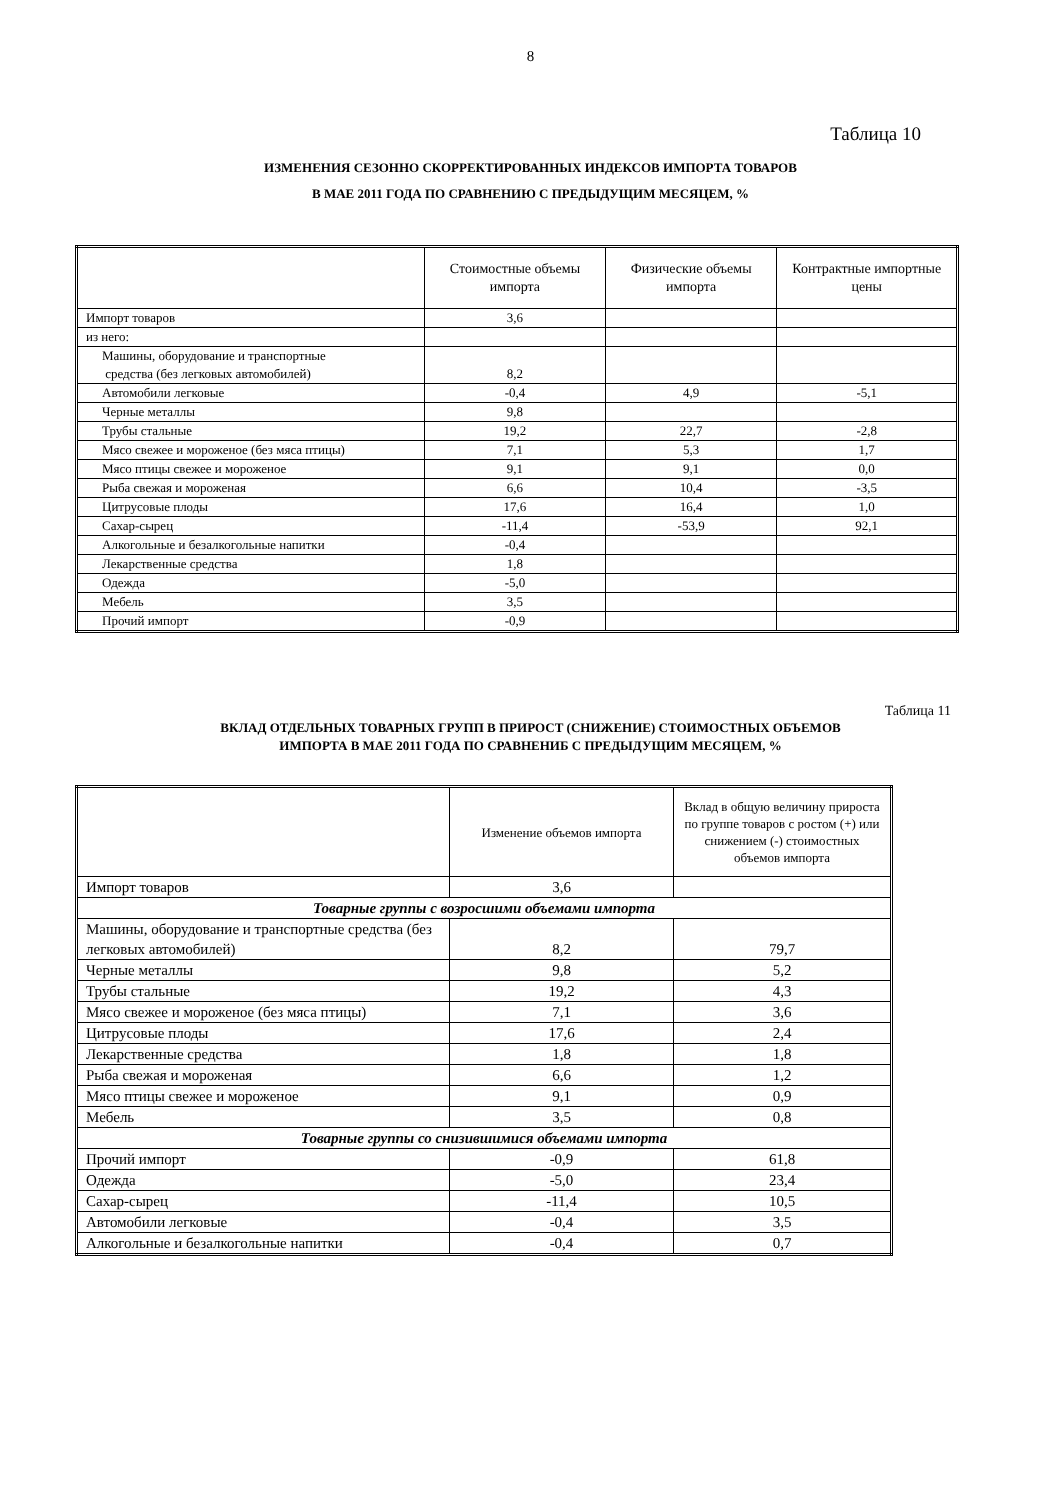8
Таблица 10
ИЗМЕНЕНИЯ СЕЗОННО СКОРРЕКТИРОВАННЫХ ИНДЕКСОВ ИМПОРТА ТОВАРОВ
В МАЕ 2011 ГОДА ПО СРАВНЕНИЮ С ПРЕДЫДУЩИМ МЕСЯЦЕМ, %
| | Стоимостные объемы импорта | Физические объемы импорта | Контрактные импортные цены |
| --- | --- | --- | --- |
| Импорт товаров | 3,6 | | |
| из него: | | | |
| Машины, оборудование и транспортные средства (без легковых автомобилей) | 8,2 | | |
| Автомобили легковые | -0,4 | 4,9 | -5,1 |
| Черные металлы | 9,8 | | |
| Трубы стальные | 19,2 | 22,7 | -2,8 |
| Мясо свежее и мороженое (без мяса птицы) | 7,1 | 5,3 | 1,7 |
| Мясо птицы свежее и мороженое | 9,1 | 9,1 | 0,0 |
| Рыба свежая и мороженая | 6,6 | 10,4 | -3,5 |
| Цитрусовые плоды | 17,6 | 16,4 | 1,0 |
| Сахар-сырец | -11,4 | -53,9 | 92,1 |
| Алкогольные и безалкогольные напитки | -0,4 | | |
| Лекарственные средства | 1,8 | | |
| Одежда | -5,0 | | |
| Мебель | 3,5 | | |
| Прочий импорт | -0,9 | | |
Таблица 11
ВКЛАД ОТДЕЛЬНЫХ ТОВАРНЫХ ГРУПП В ПРИРОСТ (СНИЖЕНИЕ) СТОИМОСТНЫХ ОБЪЕМОВ
ИМПОРТА В МАЕ 2011 ГОДА ПО СРАВНЕНИБ С ПРЕДЫДУЩИМ МЕСЯЦЕМ, %
| | Изменение объемов импорта | Вклад в общую величину прироста по группе товаров с ростом (+) или снижением (-) стоимостных объемов импорта |
| --- | --- | --- |
| Импорт товаров | 3,6 | |
| Товарные группы с возросшими объемами импорта | | |
| Машины, оборудование и транспортные средства (без легковых автомобилей) | 8,2 | 79,7 |
| Черные металлы | 9,8 | 5,2 |
| Трубы стальные | 19,2 | 4,3 |
| Мясо свежее и мороженое (без мяса птицы) | 7,1 | 3,6 |
| Цитрусовые плоды | 17,6 | 2,4 |
| Лекарственные средства | 1,8 | 1,8 |
| Рыба свежая и мороженая | 6,6 | 1,2 |
| Мясо птицы свежее и мороженое | 9,1 | 0,9 |
| Мебель | 3,5 | 0,8 |
| Товарные группы со снизившимися объемами импорта | | |
| Прочий импорт | -0,9 | 61,8 |
| Одежда | -5,0 | 23,4 |
| Сахар-сырец | -11,4 | 10,5 |
| Автомобили легковые | -0,4 | 3,5 |
| Алкогольные и безалкогольные напитки | -0,4 | 0,7 |